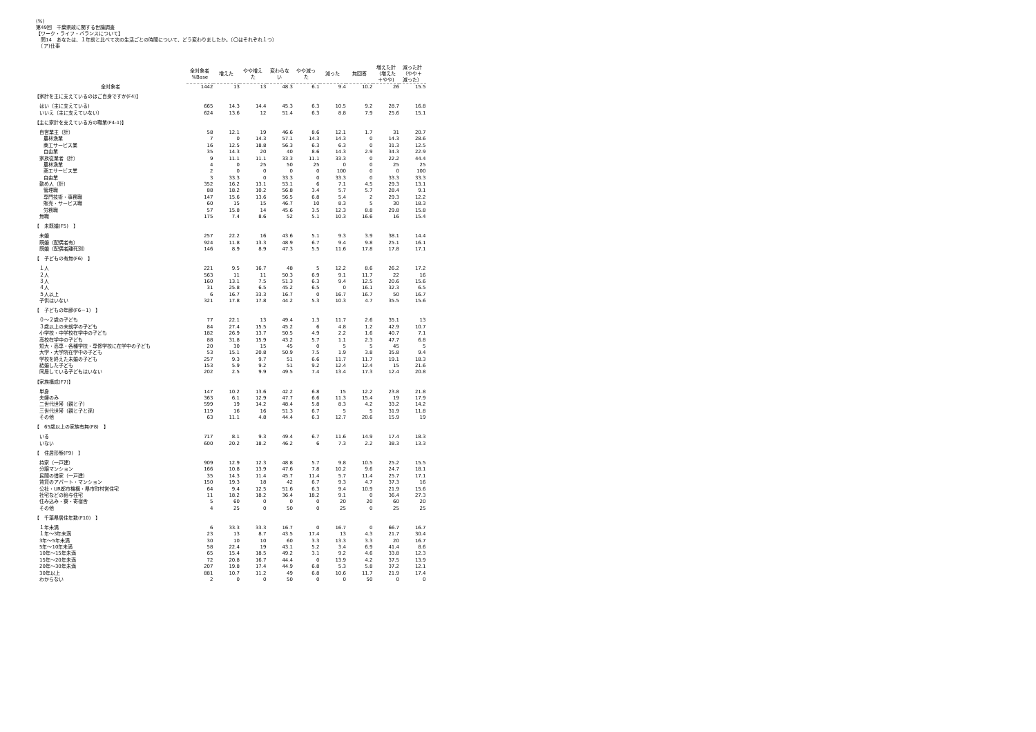(%)
第49回　千葉県政に関する世論調査
【ワーク・ライフ・バランスについて】
　問14　あなたは、１年前と比べて次の生活ごとの時間について、どう変わりましたか。（〇はそれぞれ１つ）
　（ア)仕事
| | 全対象者 %Base | 増えた | やや増え た | 変わらな い | やや減っ た | 減った | 無回答 | 増えた計 （増えた ＋やや) | 減った計 （やや＋ 減った） |
| --- | --- | --- | --- | --- | --- | --- | --- | --- | --- |
| 全対象者 | 1442 | 13 | 13 | 48.3 | 6.1 | 9.4 | 10.2 | 26 | 15.5 |
| 【家計を主に支えているのはご自身ですか(F4)】 | | | | | | | | | |
| はい（主に支えている) | 665 | 14.3 | 14.4 | 45.3 | 6.3 | 10.5 | 9.2 | 28.7 | 16.8 |
| いいえ（主に支えていない） | 624 | 13.6 | 12 | 51.4 | 6.3 | 8.8 | 7.9 | 25.6 | 15.1 |
| 【主に家計を支えている方の職業(F4-1)】 | | | | | | | | | |
| 自営業主（計） | 58 | 12.1 | 19 | 46.6 | 8.6 | 12.1 | 1.7 | 31 | 20.7 |
| 農林漁業 | 7 | 0 | 14.3 | 57.1 | 14.3 | 14.3 | 0 | 14.3 | 28.6 |
| 商工サービス業 | 16 | 12.5 | 18.8 | 56.3 | 6.3 | 6.3 | 0 | 31.3 | 12.5 |
| 自由業 | 35 | 14.3 | 20 | 40 | 8.6 | 14.3 | 2.9 | 34.3 | 22.9 |
| 家族従業者（計） | 9 | 11.1 | 11.1 | 33.3 | 11.1 | 33.3 | 0 | 22.2 | 44.4 |
| 農林漁業 | 4 | 0 | 25 | 50 | 25 | 0 | 0 | 25 | 25 |
| 商工サービス業 | 2 | 0 | 0 | 0 | 0 | 100 | 0 | 0 | 100 |
| 自由業 | 3 | 33.3 | 0 | 33.3 | 0 | 33.3 | 0 | 33.3 | 33.3 |
| 勤め人（計） | 352 | 16.2 | 13.1 | 53.1 | 6 | 7.1 | 4.5 | 29.3 | 13.1 |
| 管理職 | 88 | 18.2 | 10.2 | 56.8 | 3.4 | 5.7 | 5.7 | 28.4 | 9.1 |
| 専門技術・事務職 | 147 | 15.6 | 13.6 | 56.5 | 6.8 | 5.4 | 2 | 29.3 | 12.2 |
| 販売・サービス職 | 60 | 15 | 15 | 46.7 | 10 | 8.3 | 5 | 30 | 18.3 |
| 労務職 | 57 | 15.8 | 14 | 45.6 | 3.5 | 12.3 | 8.8 | 29.8 | 15.8 |
| 無職 | 175 | 7.4 | 8.6 | 52 | 5.1 | 10.3 | 16.6 | 16 | 15.4 |
| 【 未既婚(F5) 】 | | | | | | | | | |
| 未婚 | 257 | 22.2 | 16 | 43.6 | 5.1 | 9.3 | 3.9 | 38.1 | 14.4 |
| 既婚（配偶者有） | 924 | 11.8 | 13.3 | 48.9 | 6.7 | 9.4 | 9.8 | 25.1 | 16.1 |
| 既婚（配偶者離死別） | 146 | 8.9 | 8.9 | 47.3 | 5.5 | 11.6 | 17.8 | 17.8 | 17.1 |
| 【 子どもの有無(F6) 】 | | | | | | | | | |
| １人 | 221 | 9.5 | 16.7 | 48 | 5 | 12.2 | 8.6 | 26.2 | 17.2 |
| ２人 | 563 | 11 | 11 | 50.3 | 6.9 | 9.1 | 11.7 | 22 | 16 |
| ３人 | 160 | 13.1 | 7.5 | 51.3 | 6.3 | 9.4 | 12.5 | 20.6 | 15.6 |
| ４人 | 31 | 25.8 | 6.5 | 45.2 | 6.5 | 0 | 16.1 | 32.3 | 6.5 |
| ５人以上 | 6 | 16.7 | 33.3 | 16.7 | 0 | 16.7 | 16.7 | 50 | 16.7 |
| 子供はいない | 321 | 17.8 | 17.8 | 44.2 | 5.3 | 10.3 | 4.7 | 35.5 | 15.6 |
| 【 子どもの年齢(F6－1) 】 | | | | | | | | | |
| ０～２歳の子ども | 77 | 22.1 | 13 | 49.4 | 1.3 | 11.7 | 2.6 | 35.1 | 13 |
| ３歳以上の未就学の子ども | 84 | 27.4 | 15.5 | 45.2 | 6 | 4.8 | 1.2 | 42.9 | 10.7 |
| 小学校・中学校在学中の子ども | 182 | 26.9 | 13.7 | 50.5 | 4.9 | 2.2 | 1.6 | 40.7 | 7.1 |
| 高校在学中の子ども | 88 | 31.8 | 15.9 | 43.2 | 5.7 | 1.1 | 2.3 | 47.7 | 6.8 |
| 短大・高専・各種学校・専修学校に在学中の子ども | 20 | 30 | 15 | 45 | 0 | 5 | 5 | 45 | 5 |
| 大学・大学院在学中の子ども | 53 | 15.1 | 20.8 | 50.9 | 7.5 | 1.9 | 3.8 | 35.8 | 9.4 |
| 学校を終えた未婚の子ども | 257 | 9.3 | 9.7 | 51 | 6.6 | 11.7 | 11.7 | 19.1 | 18.3 |
| 結婚した子ども | 153 | 5.9 | 9.2 | 51 | 9.2 | 12.4 | 12.4 | 15 | 21.6 |
| 同居している子どもはいない | 202 | 2.5 | 9.9 | 49.5 | 7.4 | 13.4 | 17.3 | 12.4 | 20.8 |
| 【家族構成(F7)】 | | | | | | | | | |
| 単身 | 147 | 10.2 | 13.6 | 42.2 | 6.8 | 15 | 12.2 | 23.8 | 21.8 |
| 夫婦のみ | 363 | 6.1 | 12.9 | 47.7 | 6.6 | 11.3 | 15.4 | 19 | 17.9 |
| 二世代世帯（親と子） | 599 | 19 | 14.2 | 48.4 | 5.8 | 8.3 | 4.2 | 33.2 | 14.2 |
| 三世代世帯（親と子と孫） | 119 | 16 | 16 | 51.3 | 6.7 | 5 | 5 | 31.9 | 11.8 |
| その他 | 63 | 11.1 | 4.8 | 44.4 | 6.3 | 12.7 | 20.6 | 15.9 | 19 |
| 【 65歳以上の家族有無(F8) 】 | | | | | | | | | |
| いる | 717 | 8.1 | 9.3 | 49.4 | 6.7 | 11.6 | 14.9 | 17.4 | 18.3 |
| いない | 600 | 20.2 | 18.2 | 46.2 | 6 | 7.3 | 2.2 | 38.3 | 13.3 |
| 【 住居形態(F9) 】 | | | | | | | | | |
| 持家（一戸建） | 909 | 12.9 | 12.3 | 48.8 | 5.7 | 9.8 | 10.5 | 25.2 | 15.5 |
| 分譲マンション | 166 | 10.8 | 13.9 | 47.6 | 7.8 | 10.2 | 9.6 | 24.7 | 18.1 |
| 民間の借家（一戸建） | 35 | 14.3 | 11.4 | 45.7 | 11.4 | 5.7 | 11.4 | 25.7 | 17.1 |
| 賃貸のアパート・マンション | 150 | 19.3 | 18 | 42 | 6.7 | 9.3 | 4.7 | 37.3 | 16 |
| 公社・UR都市機構・県市町村営住宅 | 64 | 9.4 | 12.5 | 51.6 | 6.3 | 9.4 | 10.9 | 21.9 | 15.6 |
| 社宅などの給与住宅 | 11 | 18.2 | 18.2 | 36.4 | 18.2 | 9.1 | 0 | 36.4 | 27.3 |
| 住み込み・寮・寄宿舎 | 5 | 60 | 0 | 0 | 0 | 20 | 20 | 60 | 20 |
| その他 | 4 | 25 | 0 | 50 | 0 | 25 | 0 | 25 | 25 |
| 【 千葉県居住年数(F10) 】 | | | | | | | | | |
| １年未満 | 6 | 33.3 | 33.3 | 16.7 | 0 | 16.7 | 0 | 66.7 | 16.7 |
| １年～3年未満 | 23 | 13 | 8.7 | 43.5 | 17.4 | 13 | 4.3 | 21.7 | 30.4 |
| 3年～5年未満 | 30 | 10 | 10 | 60 | 3.3 | 13.3 | 3.3 | 20 | 16.7 |
| 5年～10年未満 | 58 | 22.4 | 19 | 43.1 | 5.2 | 3.4 | 6.9 | 41.4 | 8.6 |
| 10年～15年未満 | 65 | 15.4 | 18.5 | 49.2 | 3.1 | 9.2 | 4.6 | 33.8 | 12.3 |
| 15年～20年未満 | 72 | 20.8 | 16.7 | 44.4 | 0 | 13.9 | 4.2 | 37.5 | 13.9 |
| 20年～30年未満 | 207 | 19.8 | 17.4 | 44.9 | 6.8 | 5.3 | 5.8 | 37.2 | 12.1 |
| 30年以上 | 881 | 10.7 | 11.2 | 49 | 6.8 | 10.6 | 11.7 | 21.9 | 17.4 |
| わからない | 2 | 0 | 0 | 50 | 0 | 0 | 50 | 0 | 0 |